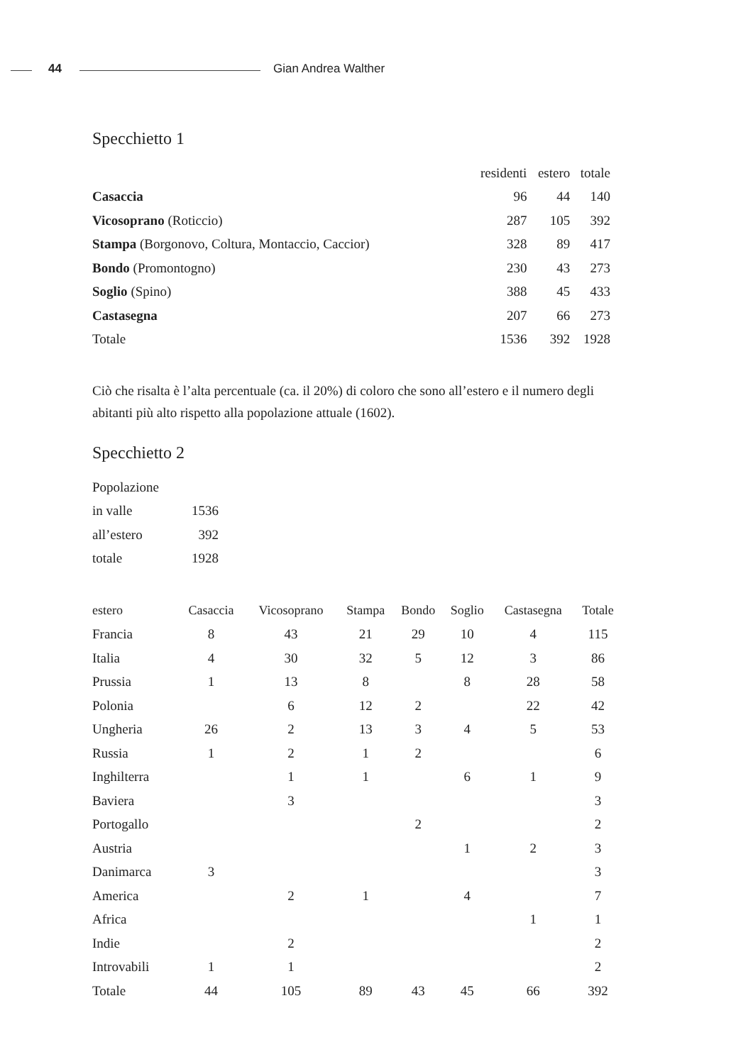44 Gian Andrea Walther
Specchietto 1
| | residenti | estero | totale |
| --- | --- | --- | --- |
| Casaccia | 96 | 44 | 140 |
| Vicosoprano (Roticcio) | 287 | 105 | 392 |
| Stampa (Borgonovo, Coltura, Montaccio, Caccior) | 328 | 89 | 417 |
| Bondo (Promontogno) | 230 | 43 | 273 |
| Soglio (Spino) | 388 | 45 | 433 |
| Castasegna | 207 | 66 | 273 |
| Totale | 1536 | 392 | 1928 |
Ciò che risalta è l’alta percentuale (ca. il 20%) di coloro che sono all’estero e il numero degli abitanti più alto rispetto alla popolazione attuale (1602).
Specchietto 2
| Popolazione | |
| in valle | 1536 |
| all’estero | 392 |
| totale | 1928 |
| estero | Casaccia | Vicosoprano | Stampa | Bondo | Soglio | Castasegna | Totale |
| --- | --- | --- | --- | --- | --- | --- | --- |
| Francia | 8 | 43 | 21 | 29 | 10 | 4 | 115 |
| Italia | 4 | 30 | 32 | 5 | 12 | 3 | 86 |
| Prussia | 1 | 13 | 8 | | 8 | 28 | 58 |
| Polonia | | 6 | 12 | 2 | | 22 | 42 |
| Ungheria | 26 | 2 | 13 | 3 | 4 | 5 | 53 |
| Russia | 1 | 2 | 1 | 2 | | | 6 |
| Inghilterra | | 1 | 1 | | 6 | 1 | 9 |
| Baviera | | 3 | | | | | 3 |
| Portogallo | | | | 2 | | | 2 |
| Austria | | | | | 1 | 2 | 3 |
| Danimarca | 3 | | | | | | 3 |
| America | | 2 | 1 | | 4 | | 7 |
| Africa | | | | | | 1 | 1 |
| Indie | | 2 | | | | | 2 |
| Introvabili | 1 | 1 | | | | | 2 |
| Totale | 44 | 105 | 89 | 43 | 45 | 66 | 392 |